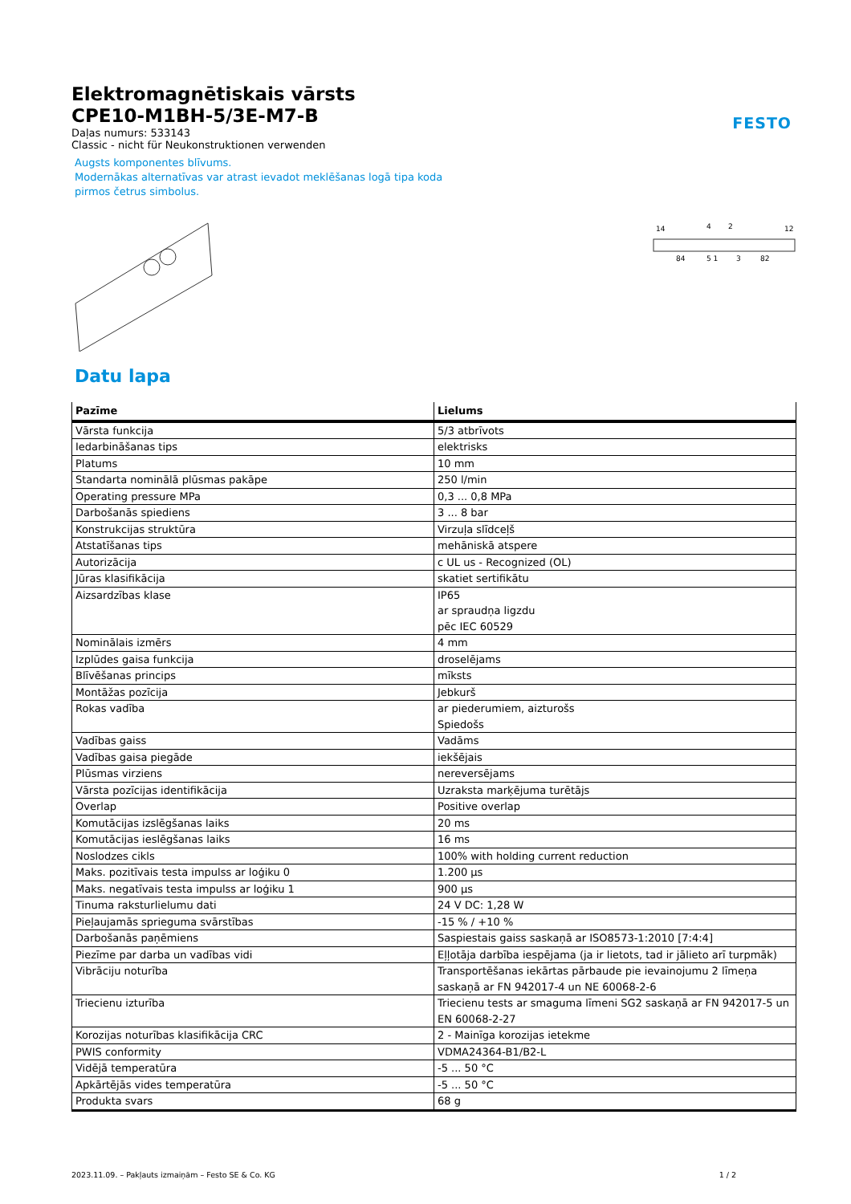FESTO
Elektromagnētiskais vārsts
CPE10-M1BH-5/3E-M7-B
Daļas numurs: 533143
Classic - nicht für Neukonstruktionen verwenden
Augsts komponentes blīvums.
Modernākas alternatīvas var atrast ievadot meklēšanas logā tipa koda
pirmos četrus simbolus.
14
4
2
12
84
5 1
3
82
Datu lapa
| Pazīme | Lielums |
| --- | --- |
| Vārsta funkcija | 5/3 atbrīvots |
| Iedarbināšanas tips | elektrisks |
| Platums | 10 mm |
| Standarta nominālā plūsmas pakāpe | 250 l/min |
| Operating pressure MPa | 0,3 ... 0,8 MPa |
| Darbošanās spiediens | 3 ... 8 bar |
| Konstrukcijas struktūra | Virzuļa slīdceļš |
| Atstatīšanas tips | mehāniskā atspere |
| Autorizācija | c UL us - Recognized (OL) |
| Jūras klasifikācija | skatiet sertifikātu |
| Aizsardzības klase | IP65 ar spraudņa ligzdu pēc IEC 60529 |
| Nominālais izmērs | 4 mm |
| Izplūdes gaisa funkcija | droselējams |
| Blīvēšanas princips | mīksts |
| Montāžas pozīcija | Jebkurš |
| Rokas vadība | ar piederumiem, aizturošs Spiedošs |
| Vadības gaiss | Vadāms |
| Vadības gaisa piegāde | iekšējais |
| Plūsmas virziens | nereversējams |
| Vārsta pozīcijas identifikācija | Uzraksta marķējuma turētājs |
| Overlap | Positive overlap |
| Komutācijas izslēgšanas laiks | 20 ms |
| Komutācijas ieslēgšanas laiks | 16 ms |
| Noslodzes cikls | 100% with holding current reduction |
| Maks. pozitīvais testa impulss ar loģiku 0 | 1.200 µs |
| Maks. negatīvais testa impulss ar loģiku 1 | 900 µs |
| Tinuma raksturlielumu dati | 24 V DC: 1,28 W |
| Pieļaujamās sprieguma svārstības | -15 % / +10 % |
| Darbošanās paņēmiens | Saspiestais gaiss saskaņā ar ISO8573-1:2010 [7:4:4] |
| Piezīme par darba un vadības vidi | Eļļotāja darbība iespējama (ja ir lietots, tad ir jālieto arī turpmāk) |
| Vibrāciju noturība | Transportēšanas iekārtas pārbaude pie ievainojumu 2 līmeņa saskaņā ar FN 942017-4 un NE 60068-2-6 |
| Triecienu izturība | Triecienu tests ar smaguma līmeni SG2 saskaņā ar FN 942017-5 un EN 60068-2-27 |
| Korozijas noturības klasifikācija CRC | 2 - Mainīga korozijas ietekme |
| PWIS conformity | VDMA24364-B1/B2-L |
| Vidējā temperatūra | -5 ... 50 °C |
| Apkārtējās vides temperatūra | -5 ... 50 °C |
| Produkta svars | 68 g |
2023.11.09. – Pakļauts izmaiņām – Festo SE & Co. KG 1 / 2